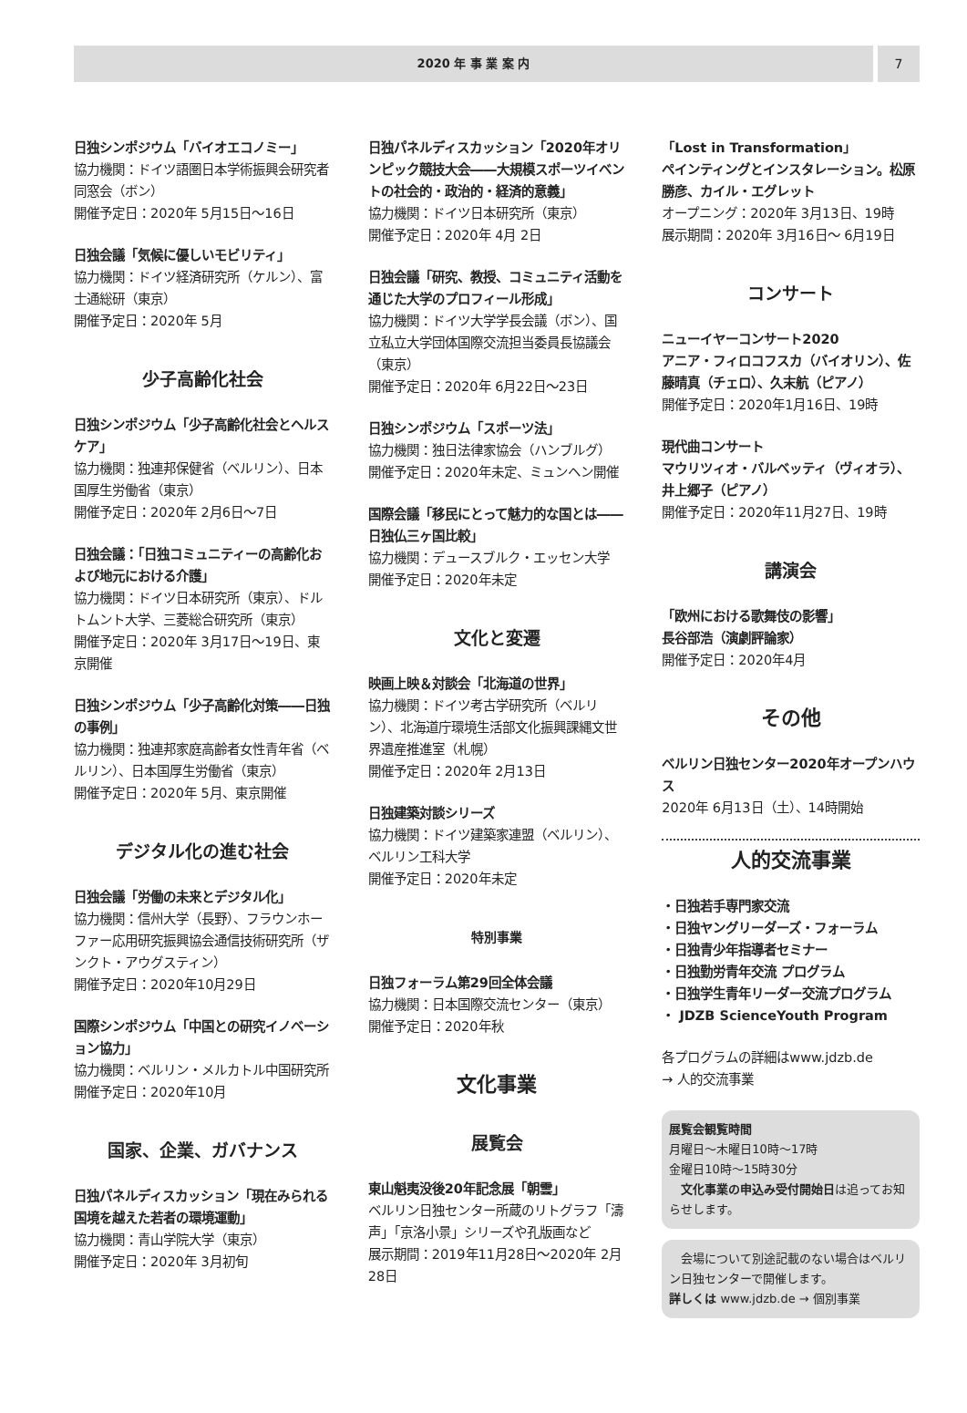2020 年 事 業 案 内 7
日独シンポジウム「バイオエコノミー」
協力機関：ドイツ語圏日本学術振興会研究者同窓会（ボン）
開催予定日：2020年 5月15日～16日
日独会議「気候に優しいモビリティ」
協力機関：ドイツ経済研究所（ケルン）、富士通総研（東京）
開催予定日：2020年 5月
少子高齢化社会
日独シンポジウム「少子高齢化社会とヘルスケア」
協力機関：独連邦保健省（ベルリン）、日本国厚生労働省（東京）
開催予定日：2020年 2月6日～7日
日独会議：「日独コミュニティーの高齢化および地元における介護」
協力機関：ドイツ日本研究所（東京）、ドルトムント大学、三菱総合研究所（東京）
開催予定日：2020年 3月17日～19日、東京開催
日独シンポジウム「少子高齢化対策――日独の事例」
協力機関：独連邦家庭高齢者女性青年省（ベルリン）、日本国厚生労働省（東京）
開催予定日：2020年 5月、東京開催
デジタル化の進む社会
日独会議「労働の未来とデジタル化」
協力機関：信州大学（長野）、フラウンホーファー応用研究振興協会通信技術研究所（ザンクト・アウグスティン）
開催予定日：2020年10月29日
国際シンポジウム「中国との研究イノベーション協力」
協力機関：ベルリン・メルカトル中国研究所
開催予定日：2020年10月
国家、企業、ガバナンス
日独パネルディスカッション「現在みられる国境を越えた若者の環境運動」
協力機関：青山学院大学（東京）
開催予定日：2020年 3月初旬
日独パネルディスカッション「2020年オリンピック競技大会――大規模スポーツイベントの社会的・政治的・経済的意義」
協力機関：ドイツ日本研究所（東京）
開催予定日：2020年 4月 2日
日独会議「研究、教授、コミュニティ活動を通じた大学のプロフィール形成」
協力機関：ドイツ大学学長会議（ボン）、国立私立大学団体国際交流担当委員長協議会（東京）
開催予定日：2020年 6月22日～23日
日独シンポジウム「スポーツ法」
協力機関：独日法律家協会（ハンブルグ）
開催予定日：2020年未定、ミュンヘン開催
国際会議「移民にとって魅力的な国とは――日独仏三ヶ国比較」
協力機関：デュースブルク・エッセン大学
開催予定日：2020年未定
文化と変遷
映画上映＆対談会「北海道の世界」
協力機関：ドイツ考古学研究所（ベルリン）、北海道庁環境生活部文化振興課縄文世界遺産推進室（札幌）
開催予定日：2020年 2月13日
日独建築対談シリーズ
協力機関：ドイツ建築家連盟（ベルリン）、ベルリン工科大学
開催予定日：2020年未定
特別事業
日独フォーラム第29回全体会議
協力機関：日本国際交流センター（東京）
開催予定日：2020年秋
文化事業
展覧会
東山魁夷没後20年記念展「朝雲」
ベルリン日独センター所蔵のリトグラフ「濤声」「京洛小景」シリーズや孔版画など
展示期間：2019年11月28日～2020年 2月28日
「Lost in Transformation」
ペインティングとインスタレーション。松原勝彦、カイル・エグレット
オープニング：2020年 3月13日、19時
展示期間：2020年 3月16日～ 6月19日
コンサート
ニューイヤーコンサート2020
アニア・フィロコフスカ（バイオリン）、佐藤晴真（チェロ）、久末航（ピアノ）
開催予定日：2020年1月16日、19時
現代曲コンサート
マウリツィオ・バルベッティ（ヴィオラ）、井上郷子（ピアノ）
開催予定日：2020年11月27日、19時
講演会
「欧州における歌舞伎の影響」
長谷部浩（演劇評論家）
開催予定日：2020年4月
その他
ベルリン日独センター2020年オープンハウス
2020年 6月13日（土）、14時開始
人的交流事業
・日独若手専門家交流
・日独ヤングリーダーズ・フォーラム
・日独青少年指導者セミナー
・日独勤労青年交流 プログラム
・日独学生青年リーダー交流プログラム
・ JDZB ScienceYouth Program
各プログラムの詳細はwww.jdzb.de
→ 人的交流事業
展覧会観覧時間
月曜日～木曜日10時～17時
金曜日10時～15時30分
　文化事業の申込み受付開始日は追ってお知らせします。
　会場について別途記載のない場合はベルリン日独センターで開催します。
詳しくは www.jdzb.de → 個別事業